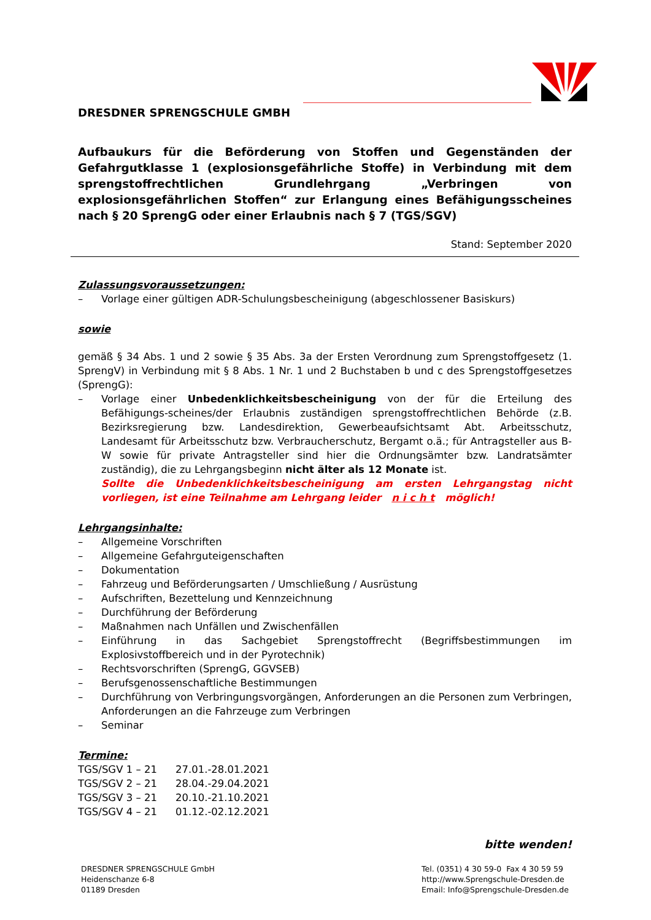DRESDNER SPRENGSCHULE GMBH
Aufbaukurs für die Beförderung von Stoffen und Gegenständen der Gefahrgutklasse 1 (explosionsgefährliche Stoffe) in Verbindung mit dem sprengstoffrechtlichen Grundlehrgang „Verbringen von explosionsgefährlichen Stoffen“ zur Erlangung eines Befähigungsscheines nach § 20 SprengG oder einer Erlaubnis nach § 7 (TGS/SGV)
Stand: September 2020
Zulassungsvoraussetzungen:
– Vorlage einer gültigen ADR-Schulungsbescheinigung (abgeschlossener Basiskurs)
sowie
gemäß § 34 Abs. 1 und 2 sowie § 35 Abs. 3a der Ersten Verordnung zum Sprengstoffgesetz (1. SprengV) in Verbindung mit § 8 Abs. 1 Nr. 1 und 2 Buchstaben b und c des Sprengstoffgesetzes (SprengG):
– Vorlage einer Unbedenklichkeitsbescheinigung von der für die Erteilung des Befähigungs-scheines/der Erlaubnis zuständigen sprengstoffrechtlichen Behörde (z.B. Bezirksregierung bzw. Landesdirektion, Gewerbeaufsichtsamt Abt. Arbeitsschutz, Landesamt für Arbeitsschutz bzw. Verbraucherschutz, Bergamt o.ä.; für Antragsteller aus B-W sowie für private Antragsteller sind hier die Ordnungsämter bzw. Landratsämter zuständig), die zu Lehrgangsbeginn nicht älter als 12 Monate ist.
Sollte die Unbedenklichkeitsbescheinigung am ersten Lehrgangstag nicht vorliegen, ist eine Teilnahme am Lehrgang leider n i c h t möglich!
Lehrgangsinhalte:
– Allgemeine Vorschriften
– Allgemeine Gefahrguteigenschaften
– Dokumentation
– Fahrzeug und Beförderungsarten / Umschließung / Ausrüstung
– Aufschriften, Bezettelung und Kennzeichnung
– Durchführung der Beförderung
– Maßnahmen nach Unfällen und Zwischenfällen
– Einführung in das Sachgebiet Sprengstoffrecht (Begriffsbestimmungen im Explosivstoffbereich und in der Pyrotechnik)
– Rechtsvorschriften (SprengG, GGVSEB)
– Berufsgenossenschaftliche Bestimmungen
– Durchführung von Verbringungsvorgängen, Anforderungen an die Personen zum Verbringen, Anforderungen an die Fahrzeuge zum Verbringen
– Seminar
Termine:
| TGS/SGV 1 – 21 | 27.01.-28.01.2021 |
| TGS/SGV 2 – 21 | 28.04.-29.04.2021 |
| TGS/SGV 3 – 21 | 20.10.-21.10.2021 |
| TGS/SGV 4 – 21 | 01.12.-02.12.2021 |
bitte wenden!
DRESDNER SPRENGSCHULE GmbH
Heidenschanze 6-8
01189 Dresden
Tel. (0351) 4 30 59-0 Fax 4 30 59 59
http://www.Sprengschule-Dresden.de
Email: Info@Sprengschule-Dresden.de